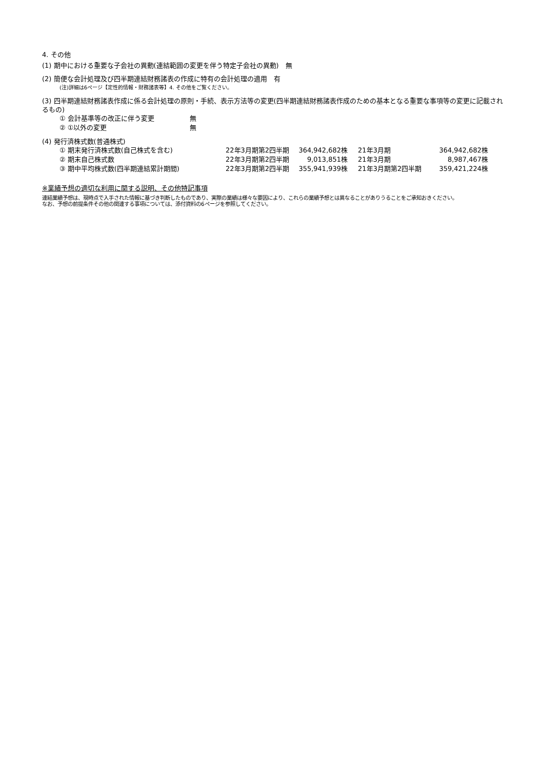4. その他
(1) 期中における重要な子会社の異動(連結範囲の変更を伴う特定子会社の異動)　無
(2) 簡便な会計処理及び四半期連結財務諸表の作成に特有の会計処理の適用　有
(注)詳細は6ページ【定性的情報・財務諸表等】4. その他をご覧ください。
(3) 四半期連結財務諸表作成に係る会計処理の原則・手続、表示方法等の変更(四半期連結財務諸表作成のための基本となる重要な事項等の変更に記載されるもの)
| ① 会計基準等の改正に伴う変更 | 無 |
| ② ①以外の変更 | 無 |
(4) 発行済株式数(普通株式)
| ① 期末発行済株式数(自己株式を含む) | 22年3月期第2四半期 | 364,942,682株 | 21年3月期 | 364,942,682株 |
| ② 期末自己株式数 | 22年3月期第2四半期 | 9,013,851株 | 21年3月期 | 8,987,467株 |
| ③ 期中平均株式数(四半期連結累計期間) | 22年3月期第2四半期 | 355,941,939株 | 21年3月期第2四半期 | 359,421,224株 |
※業績予想の適切な利用に関する説明、その他特記事項
連結業績予想は、現時点で入手された情報に基づき判断したものであり、実際の業績は様々な要因により、これらの業績予想とは異なることがありうることをご承知おきください。
なお、予想の前提条件その他の関連する事項については、添付資料の6ページを参照してください。